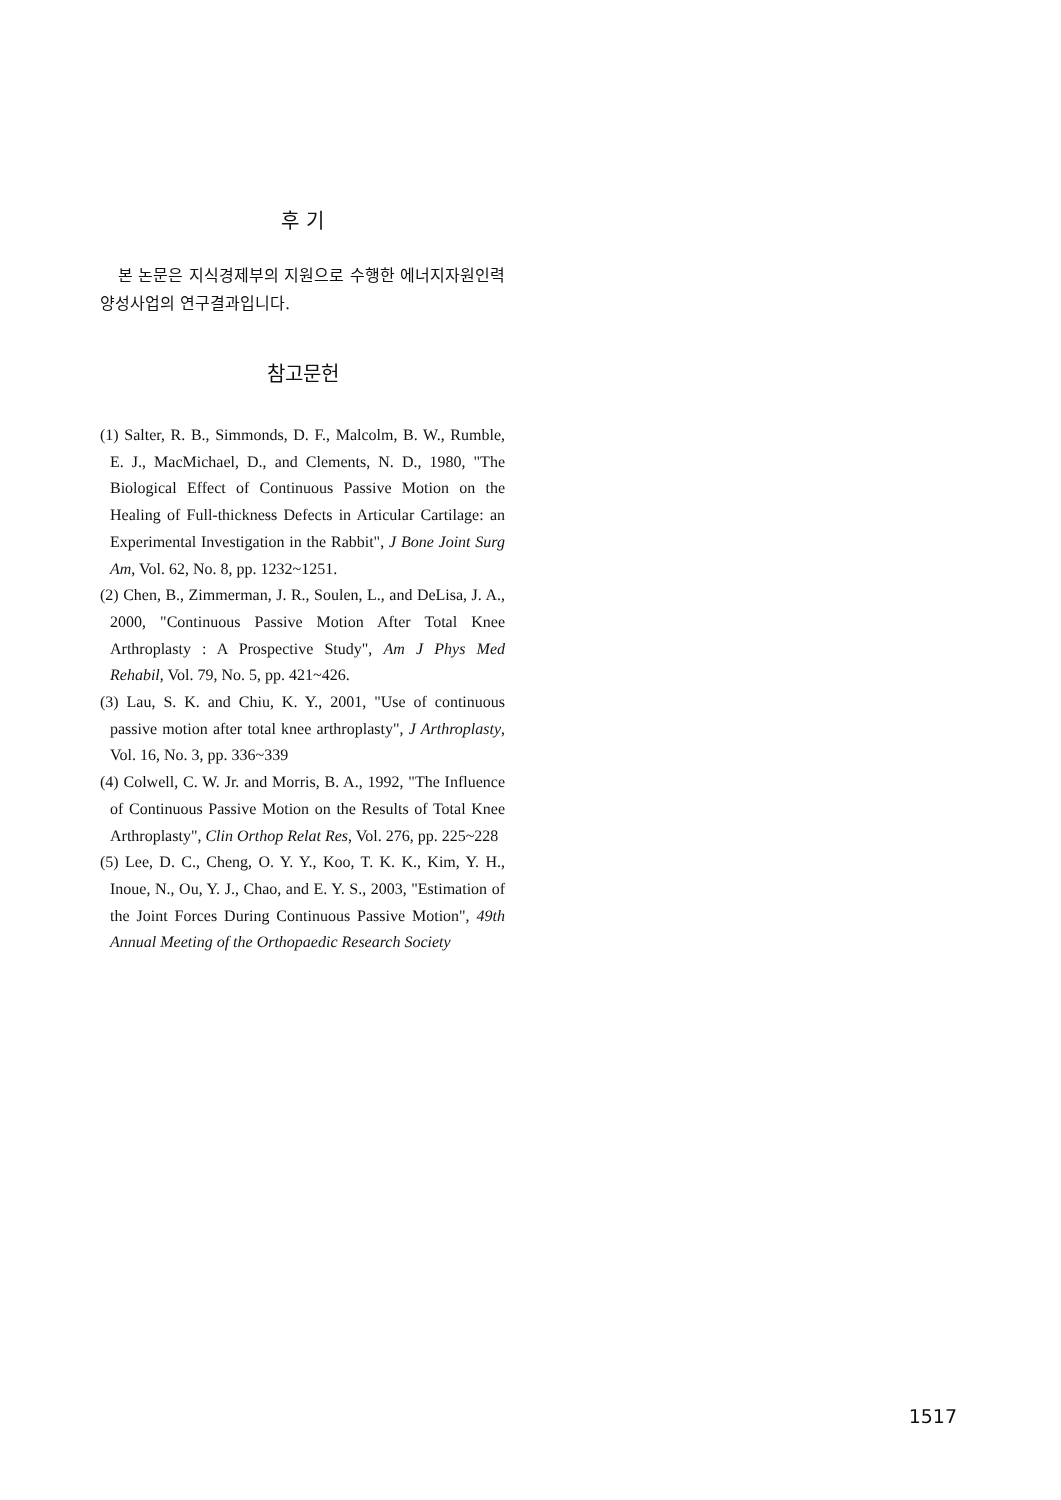후 기
본 논문은 지식경제부의 지원으로 수행한 에너지자원인력양성사업의 연구결과입니다.
참고문헌
(1) Salter, R. B., Simmonds, D. F., Malcolm, B. W., Rumble, E. J., MacMichael, D., and Clements, N. D., 1980, "The Biological Effect of Continuous Passive Motion on the Healing of Full-thickness Defects in Articular Cartilage: an Experimental Investigation in the Rabbit", J Bone Joint Surg Am, Vol. 62, No. 8, pp. 1232~1251.
(2) Chen, B., Zimmerman, J. R., Soulen, L., and DeLisa, J. A., 2000, "Continuous Passive Motion After Total Knee Arthroplasty : A Prospective Study", Am J Phys Med Rehabil, Vol. 79, No. 5, pp. 421~426.
(3) Lau, S. K. and Chiu, K. Y., 2001, "Use of continuous passive motion after total knee arthroplasty", J Arthroplasty, Vol. 16, No. 3, pp. 336~339
(4) Colwell, C. W. Jr. and Morris, B. A., 1992, "The Influence of Continuous Passive Motion on the Results of Total Knee Arthroplasty", Clin Orthop Relat Res, Vol. 276, pp. 225~228
(5) Lee, D. C., Cheng, O. Y. Y., Koo, T. K. K., Kim, Y. H., Inoue, N., Ou, Y. J., Chao, and E. Y. S., 2003, "Estimation of the Joint Forces During Continuous Passive Motion", 49th Annual Meeting of the Orthopaedic Research Society
1517